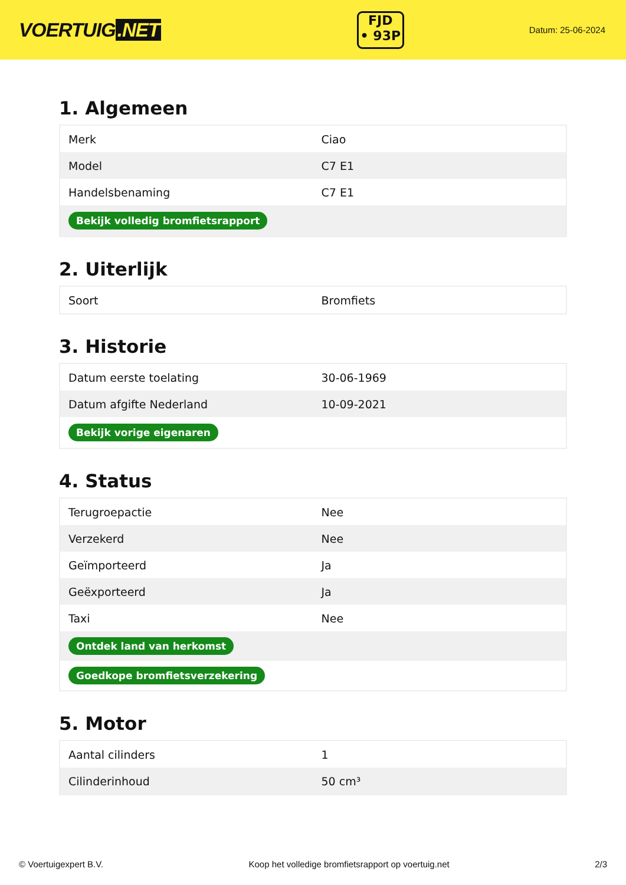VOERTUIG.NET
FJD
• 93P
Datum: 25-06-2024
1. Algemeen
| Merk | Ciao |
| Model | C7 E1 |
| Handelsbenaming | C7 E1 |
| Bekijk volledig bromfietsrapport | |
2. Uiterlijk
| Soort | Bromfiets |
3. Historie
| Datum eerste toelating | 30-06-1969 |
| Datum afgifte Nederland | 10-09-2021 |
| Bekijk vorige eigenaren | |
4. Status
| Terugroepactie | Nee |
| Verzekerd | Nee |
| Geïmporteerd | Ja |
| Geëxporteerd | Ja |
| Taxi | Nee |
| Ontdek land van herkomst | |
| Goedkope bromfietsverzekering | |
5. Motor
| Aantal cilinders | 1 |
| Cilinderinhoud | 50 cm³ |
© Voertuigexpert B.V. Koop het volledige bromfietsrapport op voertuig.net 2/3